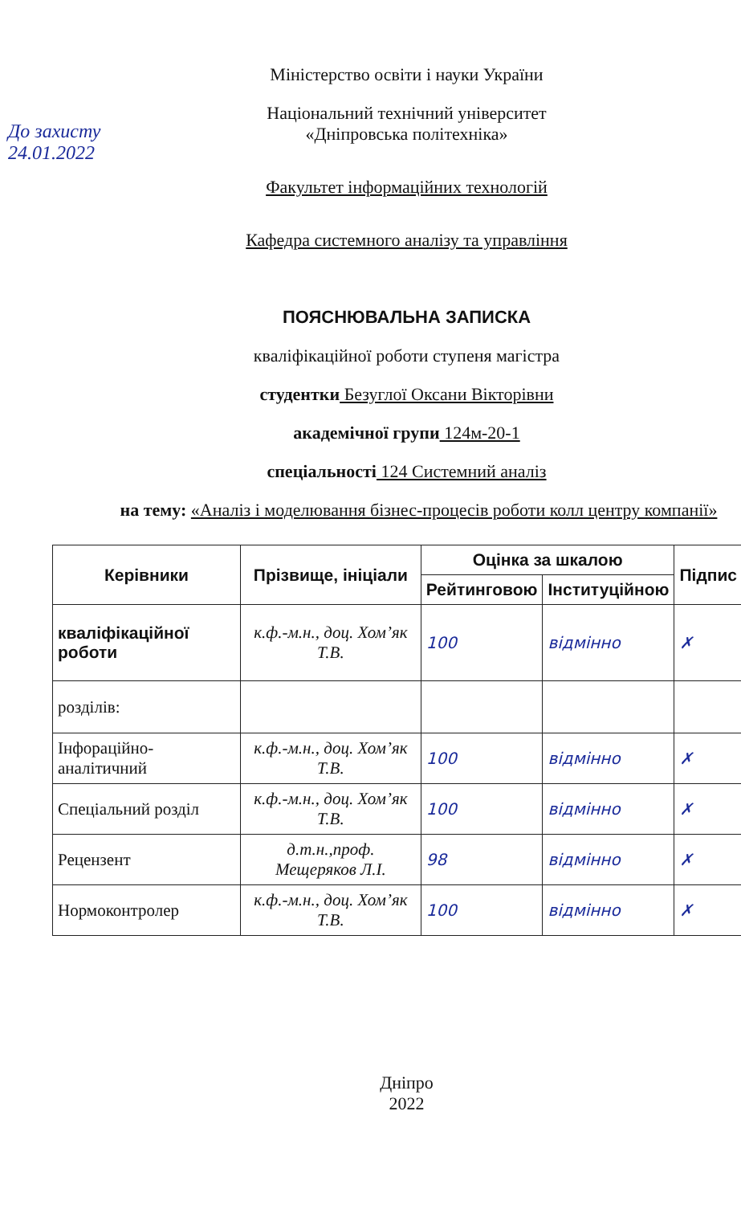До захисту 24.01.2022
Міністерство освіти і науки України
Національний технічний університет
«Дніпровська політехніка»
Факультет інформаційних технологій
Кафедра системного аналізу та управління
ПОЯСНЮВАЛЬНА ЗАПИСКА
кваліфікаційної роботи ступеня магістра
студентки Безуглої Оксани Вікторівни
академічної групи 124м-20-1
спеціальності 124 Системний аналіз
на тему: «Аналіз і моделювання бізнес-процесів роботи колл центру компанії»
| Керівники | Прізвище, ініціали | Оцінка за шкалою | | Підпис |
| --- | --- | --- | --- | --- |
| | | Рейтинговою | Інституційною | |
| кваліфікаційної роботи | к.ф.-м.н., доц. Хом’як Т.В. | 100 | відмінно | ✗ |
| розділів: | | | | |
| Інфораційно-аналітичний | к.ф.-м.н., доц. Хом’як Т.В. | 100 | відмінно | ✗ |
| Спеціальний розділ | к.ф.-м.н., доц. Хом’як Т.В. | 100 | відмінно | ✗ |
| Рецензент | д.т.н.,проф. Мещеряков Л.І. | 98 | відмінно | ✗ |
| Нормоконтролер | к.ф.-м.н., доц. Хом’як Т.В. | 100 | відмінно | ✗ |
Дніпро
2022